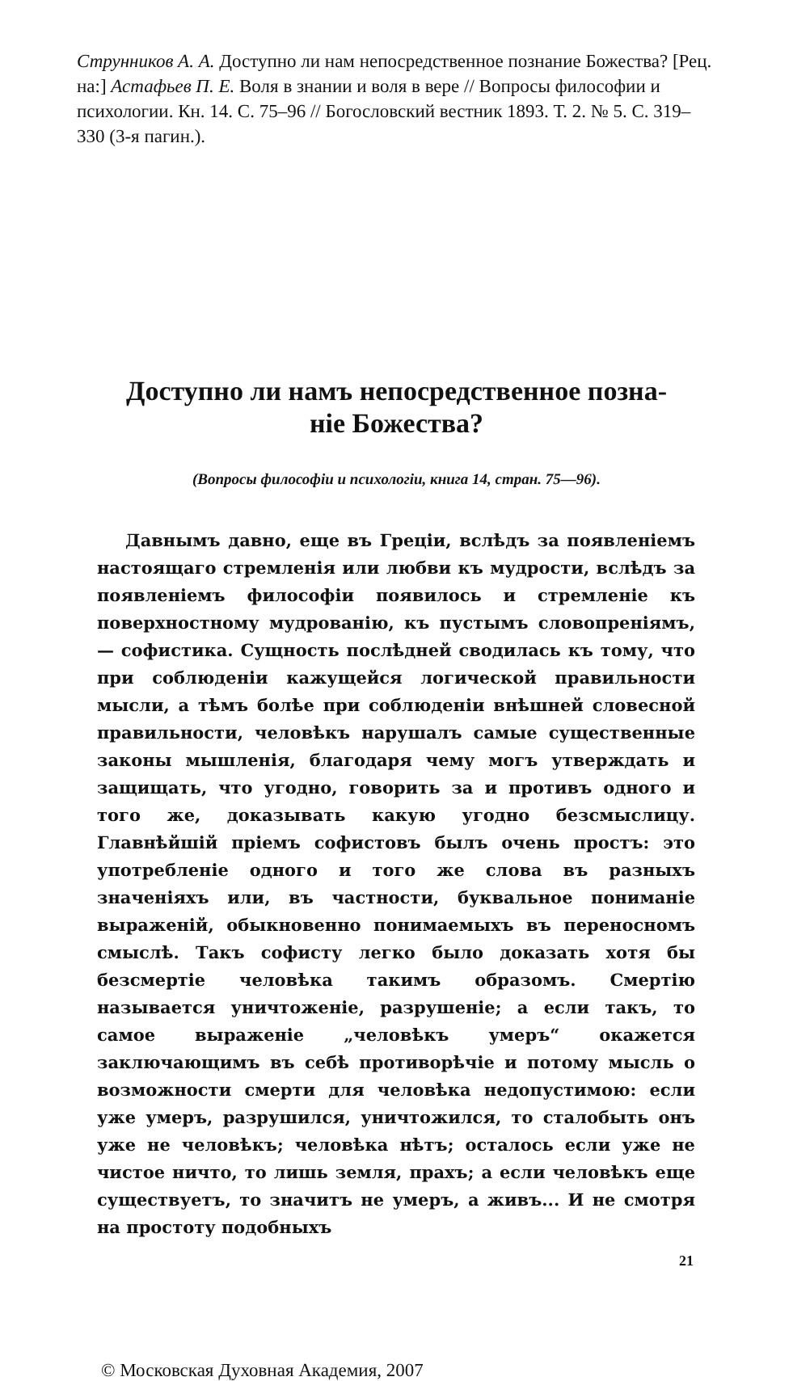Струнников А. А. Доступно ли нам непосредственное познание Божества? [Рец. на:] Астафьев П. Е. Воля в знании и воля в вере // Вопросы философии и психологии. Кн. 14. С. 75–96 // Богословский вестник 1893. Т. 2. № 5. С. 319–330 (3-я пагин.).
Доступно ли намъ непосредственное позна-
ніе Божества?
(Вопросы философіи и психологіи, книга 14, стран. 75—96).
Давнымъ давно, еще въ Греціи, вслѣдъ за появленіемъ настоящаго стремленія или любви къ мудрости, вслѣдъ за появленіемъ философіи появилось и стремленіе къ поверхностному мудрованію, къ пустымъ словопреніямъ, — софистика. Сущность послѣдней сводилась къ тому, что при соблюденіи кажущейся логической правильности мысли, а тѣмъ болѣе при соблюденіи внѣшней словесной правильности, человѣкъ нарушалъ самые существенные законы мышленія, благодаря чему могъ утверждать и защищать, что угодно, говорить за и противъ одного и того же, доказывать какую угодно безсмыслицу. Главнѣйшій пріемъ софистовъ былъ очень простъ: это употребленіе одного и того же слова въ разныхъ значеніяхъ или, въ частности, буквальное пониманіе выраженій, обыкновенно понимаемыхъ въ переносномъ смыслѣ. Такъ софисту легко было доказать хотя бы безсмертіе человѣка такимъ образомъ. Смертію называется уничтоженіе, разрушеніе; а если такъ, то самое выраженіе „человѣкъ умеръ“ окажется заключающимъ въ себѣ противорѣчіе и потому мысль о возможности смерти для человѣка недопустимою: если уже умеръ, разрушился, уничтожился, то сталобыть онъ уже не человѣкъ; человѣка нѣтъ; осталось если уже не чистое ничто, то лишь земля, прахъ; а если человѣкъ еще существуетъ, то значитъ не умеръ, а живъ... И не смотря на простоту подобныхъ
21
© Московская Духовная Академия, 2007